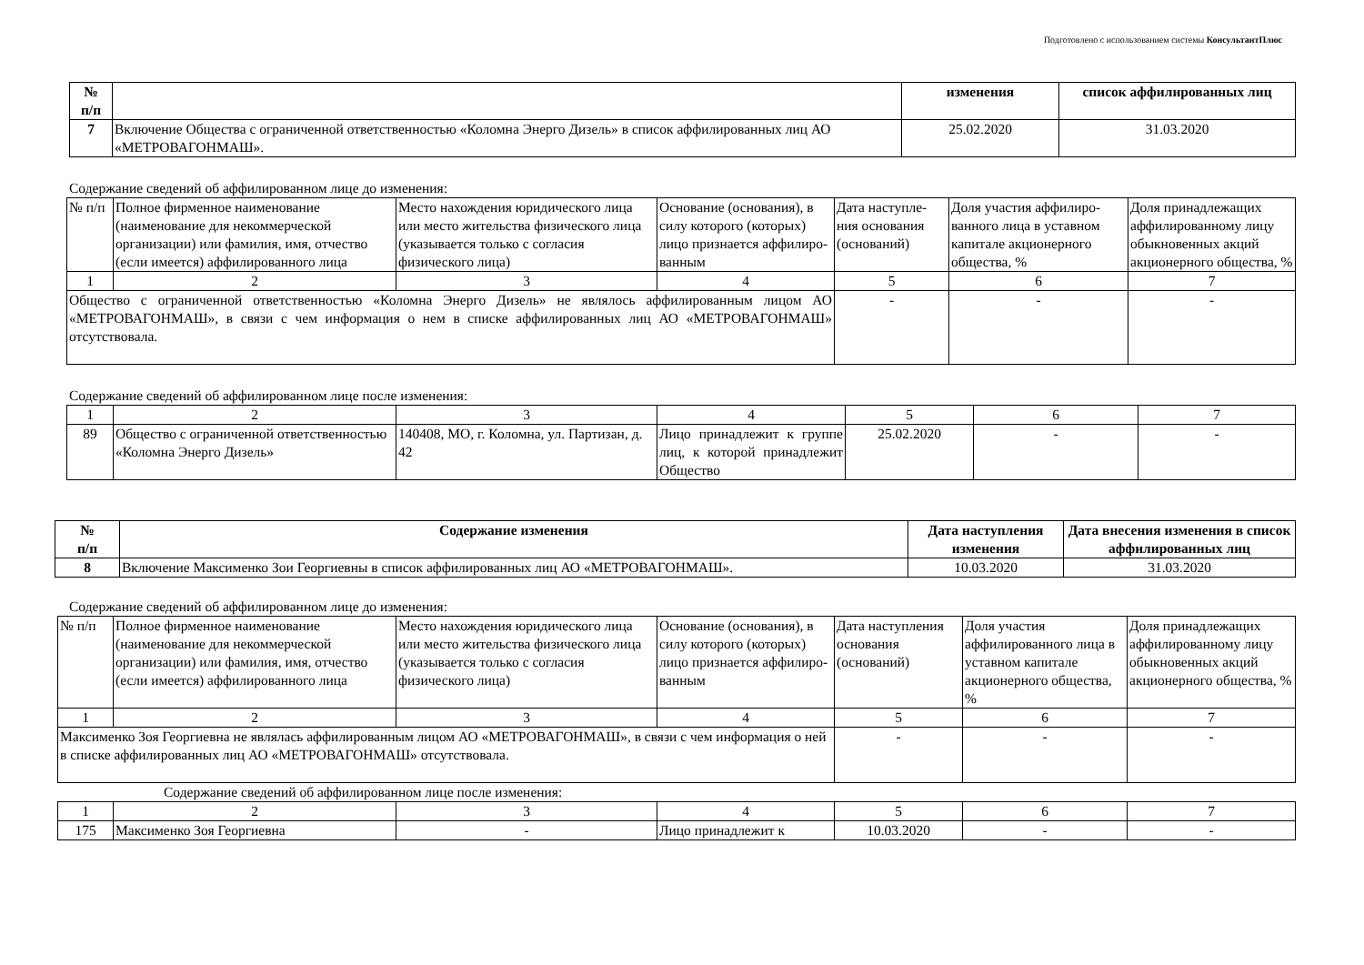Подготовлено с использованием системы КонсультантПлюс
| № п/п | | изменения | список аффилированных лиц |
| --- | --- | --- | --- |
| 7 | Включение Общества с ограниченной ответственностью «Коломна Энерго Дизель» в список аффилированных лиц АО «МЕТРОВАГОНМАШ». | 25.02.2020 | 31.03.2020 |
Содержание сведений об аффилированном лице до изменения:
| № п/п | Полное фирменное наименование (наименование для некоммерческой организации) или фамилия, имя, отчество (если имеется) аффилированного лица | Место нахождения юридического лица или место жительства физического лица (указывается только с согласия физического лица) | Основание (основания), в силу которого (которых) лицо признается аффилиро-ванным | Дата наступле-ния основания (оснований) | Доля участия аффилиро-ванного лица в уставном капитале акционерного общества, % | Доля принадлежащих аффилированному лицу обыкновенных акций акционерного общества, % |
| 1 | 2 | 3 | 4 | 5 | 6 | 7 |
| Общество с ограниченной ответственностью «Коломна Энерго Дизель» не являлось аффилированным лицом АО «МЕТРОВАГОНМАШ», в связи с чем информация о нем в списке аффилированных лиц АО «МЕТРОВАГОНМАШ» отсутствовала. | | | | - | - | - |
Содержание сведений об аффилированном лице после изменения:
| 1 | 2 | 3 | 4 | 5 | 6 | 7 |
| 89 | Общество с ограниченной ответственностью «Коломна Энерго Дизель» | 140408, МО, г. Коломна, ул. Партизан, д. 42 | Лицо принадлежит к группе лиц, к которой принадлежит Общество | 25.02.2020 | - | - |
| № п/п | Содержание изменения | Дата наступления изменения | Дата внесения изменения в список аффилированных лиц |
| --- | --- | --- | --- |
| 8 | Включение Максименко Зои Георгиевны в список аффилированных лиц АО «МЕТРОВАГОНМАШ». | 10.03.2020 | 31.03.2020 |
Содержание сведений об аффилированном лице до изменения:
| № п/п | Полное фирменное наименование (наименование для некоммерческой организации) или фамилия, имя, отчество (если имеется) аффилированного лица | Место нахождения юридического лица или место жительства физического лица (указывается только с согласия физического лица) | Основание (основания), в силу которого (которых) лицо признается аффилиро-ванным | Дата наступления основания (оснований) | Доля участия аффилированного лица в уставном капитале акционерного общества, % | Доля принадлежащих аффилированному лицу обыкновенных акций акционерного общества, % |
| 1 | 2 | 3 | 4 | 5 | 6 | 7 |
| Максименко Зоя Георгиевна не являлась аффилированным лицом АО «МЕТРОВАГОНМАШ», в связи с чем информация о ней в списке аффилированных лиц АО «МЕТРОВАГОНМАШ» отсутствовала. | | | | - | - | - |
Содержание сведений об аффилированном лице после изменения:
| 1 | 2 | 3 | 4 | 5 | 6 | 7 |
| 175 | Максименко Зоя Георгиевна | - | Лицо принадлежит к | 10.03.2020 | - | - |